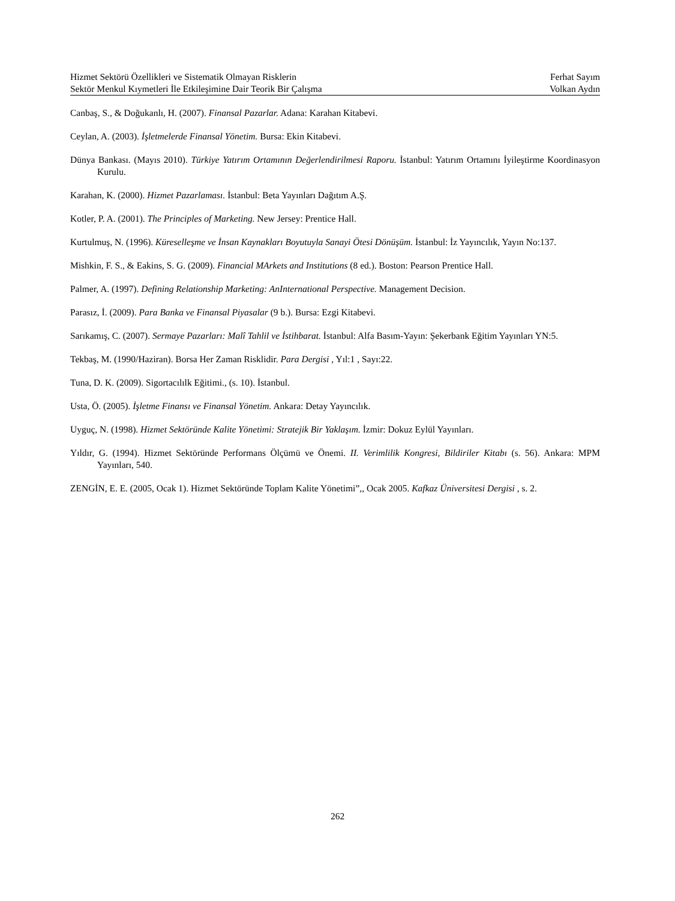Hizmet Sektörü Özellikleri ve Sistematik Olmayan Risklerin Ferhat Sayım
Sektör Menkul Kıymetleri İle Etkileşimine Dair Teorik Bir Çalışma Volkan Aydın
Canbaş, S., & Doğukanlı, H. (2007). Finansal Pazarlar. Adana: Karahan Kitabevi.
Ceylan, A. (2003). İşletmelerde Finansal Yönetim. Bursa: Ekin Kitabevi.
Dünya Bankası. (Mayıs 2010). Türkiye Yatırım Ortamının Değerlendirilmesi Raporu. İstanbul: Yatırım Ortamını İyileştirme Koordinasyon Kurulu.
Karahan, K. (2000). Hizmet Pazarlaması. İstanbul: Beta Yayınları Dağıtım A.Ş.
Kotler, P. A. (2001). The Principles of Marketing. New Jersey: Prentice Hall.
Kurtulmuş, N. (1996). Küreselleşme ve İnsan Kaynakları Boyutuyla Sanayi Ötesi Dönüşüm. İstanbul: İz Yayıncılık, Yayın No:137.
Mishkin, F. S., & Eakins, S. G. (2009). Financial MArkets and Institutions (8 ed.). Boston: Pearson Prentice Hall.
Palmer, A. (1997). Defining Relationship Marketing: AnInternational Perspective. Management Decision.
Parasız, İ. (2009). Para Banka ve Finansal Piyasalar (9 b.). Bursa: Ezgi Kitabevi.
Sarıkamış, C. (2007). Sermaye Pazarları: Malî Tahlil ve İstihbarat. İstanbul: Alfa Basım-Yayın: Şekerbank Eğitim Yayınları YN:5.
Tekbaş, M. (1990/Haziran). Borsa Her Zaman Risklidir. Para Dergisi , Yıl:1 , Sayı:22.
Tuna, D. K. (2009). Sigortacılılk Eğitimi., (s. 10). İstanbul.
Usta, Ö. (2005). İşletme Finansı ve Finansal Yönetim. Ankara: Detay Yayıncılık.
Uyguç, N. (1998). Hizmet Sektöründe Kalite Yönetimi: Stratejik Bir Yaklaşım. İzmir: Dokuz Eylül Yayınları.
Yıldır, G. (1994). Hizmet Sektöründe Performans Ölçümü ve Önemi. II. Verimlilik Kongresi, Bildiriler Kitabı (s. 56). Ankara: MPM Yayınları, 540.
ZENGİN, E. E. (2005, Ocak 1). Hizmet Sektöründe Toplam Kalite Yönetimi”,, Ocak 2005. Kafkaz Üniversitesi Dergisi , s. 2.
262